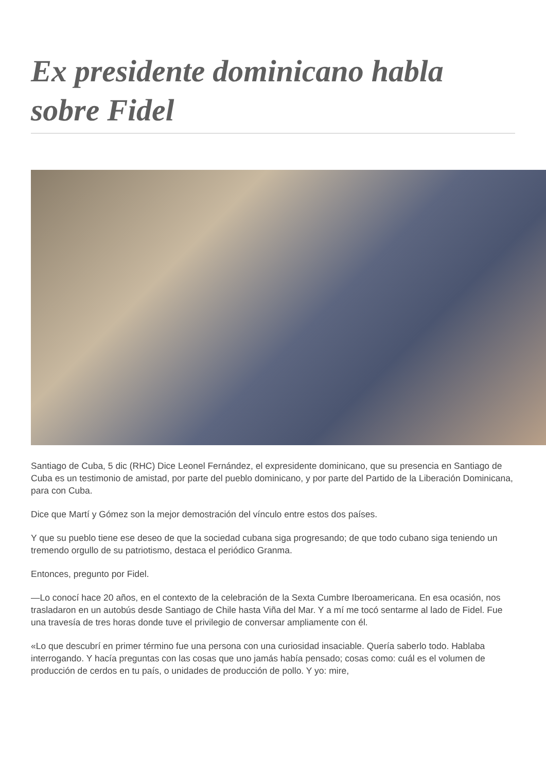Ex presidente dominicano habla sobre Fidel
Santiago de Cuba, 5 dic (RHC) Dice Leonel Fernández, el expresidente dominicano, que su presencia en Santiago de Cuba es un testimonio de amistad, por parte del pueblo dominicano, y por parte del Partido de la Liberación Dominicana, para con Cuba.
Dice que Martí y Gómez son la mejor demostración del vínculo entre estos dos países.
Y que su pueblo tiene ese deseo de que la sociedad cubana siga progresando; de que todo cubano siga teniendo un tremendo orgullo de su patriotismo, destaca el periódico Granma.
Entonces, pregunto por Fidel.
—Lo conocí hace 20 años, en el contexto de la celebración de la Sexta Cumbre Iberoamericana. En esa ocasión, nos trasladaron en un autobús desde Santiago de Chile hasta Viña del Mar. Y a mí me tocó sentarme al lado de Fidel. Fue una travesía de tres horas donde tuve el privilegio de conversar ampliamente con él.
«Lo que descubrí en primer término fue una persona con una curiosidad insaciable. Quería saberlo todo. Hablaba interrogando. Y hacía preguntas con las cosas que uno jamás había pensado; cosas como: cuál es el volumen de producción de cerdos en tu país, o unidades de producción de pollo. Y yo: mire,